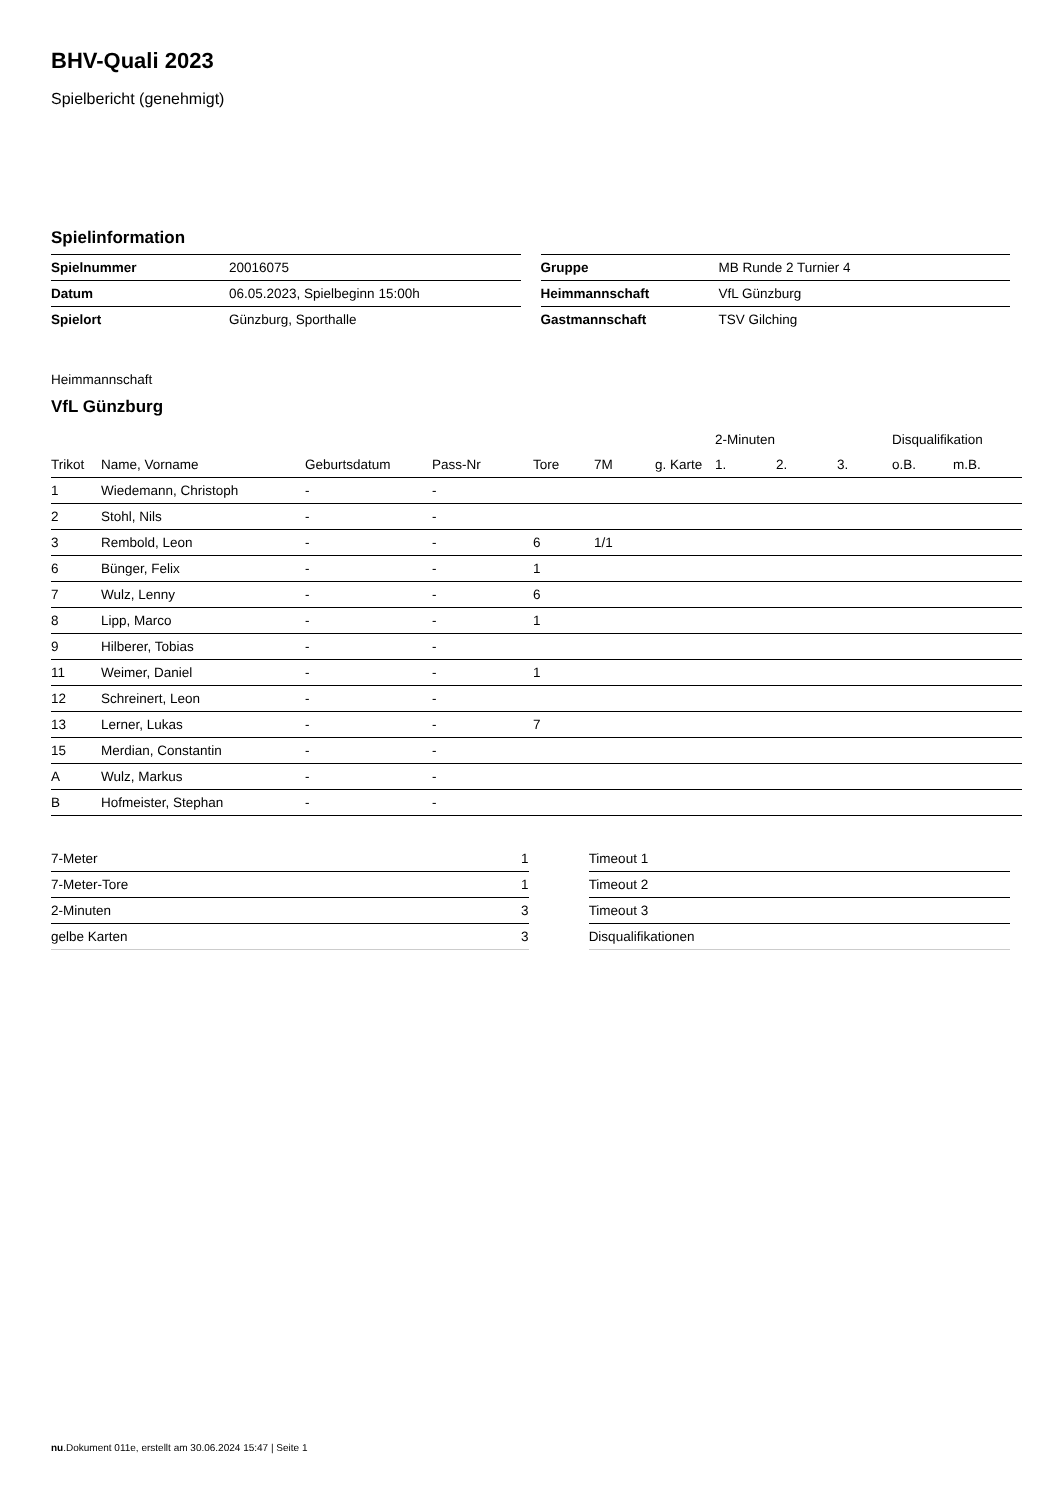BHV-Quali 2023
Spielbericht (genehmigt)
Spielinformation
| Spielnummer | 20016075 |
| Datum | 06.05.2023, Spielbeginn 15:00h |
| Spielort | Günzburg, Sporthalle |
| Gruppe | MB Runde 2 Turnier 4 |
| Heimmannschaft | VfL Günzburg |
| Gastmannschaft | TSV Gilching |
Heimmannschaft
VfL Günzburg
| | | | | | | | | 2-Minuten | | | Disqualifikation | |
| --- | --- | --- | --- | --- | --- | --- | --- | --- | --- | --- | --- | --- |
| Trikot | Name, Vorname | Geburtsdatum | Pass-Nr | Tore | 7M | g. Karte | | 1. | 2. | 3. | o.B. | m.B. |
| 1 | Wiedemann, Christoph | - | - | | | | | | | | | |
| 2 | Stohl, Nils | - | - | | | | | | | | | |
| 3 | Rembold, Leon | - | - | 6 | 1/1 | | | | | | | |
| 6 | Bünger, Felix | - | - | 1 | | | | | | | | |
| 7 | Wulz, Lenny | - | - | 6 | | | | | | | | |
| 8 | Lipp, Marco | - | - | 1 | | | | | | | | |
| 9 | Hilberer, Tobias | - | - | | | | | | | | | |
| 11 | Weimer, Daniel | - | - | 1 | | | | | | | | |
| 12 | Schreinert, Leon | - | - | | | | | | | | | |
| 13 | Lerner, Lukas | - | - | 7 | | | | | | | | |
| 15 | Merdian, Constantin | - | - | | | | | | | | | |
| A | Wulz, Markus | - | - | | | | | | | | | |
| B | Hofmeister, Stephan | - | - | | | | | | | | | |
| 7-Meter | 1 |
| 7-Meter-Tore | 1 |
| 2-Minuten | 3 |
| gelbe Karten | 3 |
| Timeout 1 |
| Timeout 2 |
| Timeout 3 |
| Disqualifikationen |
nu.Dokument 011e, erstellt am 30.06.2024 15:47 | Seite 1